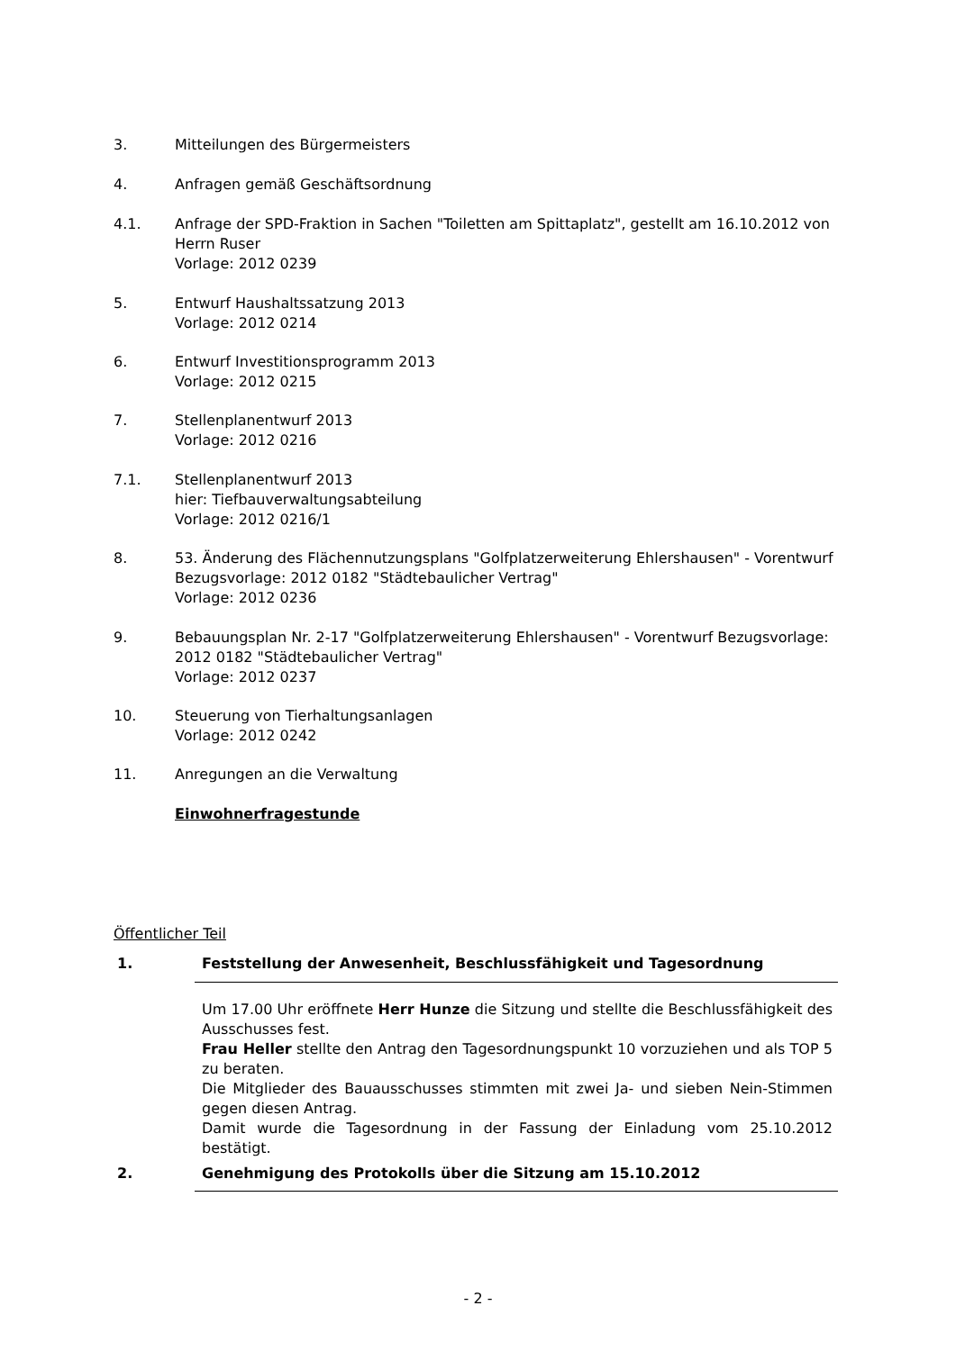3. Mitteilungen des Bürgermeisters
4. Anfragen gemäß Geschäftsordnung
4.1. Anfrage der SPD-Fraktion in Sachen "Toiletten am Spittaplatz", gestellt am 16.10.2012 von Herrn Ruser
Vorlage: 2012 0239
5. Entwurf Haushaltssatzung 2013
Vorlage: 2012 0214
6. Entwurf Investitionsprogramm 2013
Vorlage: 2012 0215
7. Stellenplanentwurf 2013
Vorlage: 2012 0216
7.1. Stellenplanentwurf 2013
hier: Tiefbauverwaltungsabteilung
Vorlage: 2012 0216/1
8. 53. Änderung des Flächennutzungsplans "Golfplatzerweiterung Ehlershausen" - Vorentwurf Bezugsvorlage: 2012 0182 "Städtebaulicher Vertrag"
Vorlage: 2012 0236
9. Bebauungsplan Nr. 2-17 "Golfplatzerweiterung Ehlershausen" - Vorentwurf Bezugsvorlage: 2012 0182 "Städtebaulicher Vertrag"
Vorlage: 2012 0237
10. Steuerung von Tierhaltungsanlagen
Vorlage: 2012 0242
11. Anregungen an die Verwaltung
Einwohnerfragestunde
Öffentlicher Teil
1. Feststellung der Anwesenheit, Beschlussfähigkeit und Tagesordnung
Um 17.00 Uhr eröffnete Herr Hunze die Sitzung und stellte die Beschlussfähigkeit des Ausschusses fest.
Frau Heller stellte den Antrag den Tagesordnungspunkt 10 vorzuziehen und als TOP 5 zu beraten.
Die Mitglieder des Bauausschusses stimmten mit zwei Ja- und sieben Nein-Stimmen gegen diesen Antrag.
Damit wurde die Tagesordnung in der Fassung der Einladung vom 25.10.2012 bestätigt.
2. Genehmigung des Protokolls über die Sitzung am 15.10.2012
- 2 -